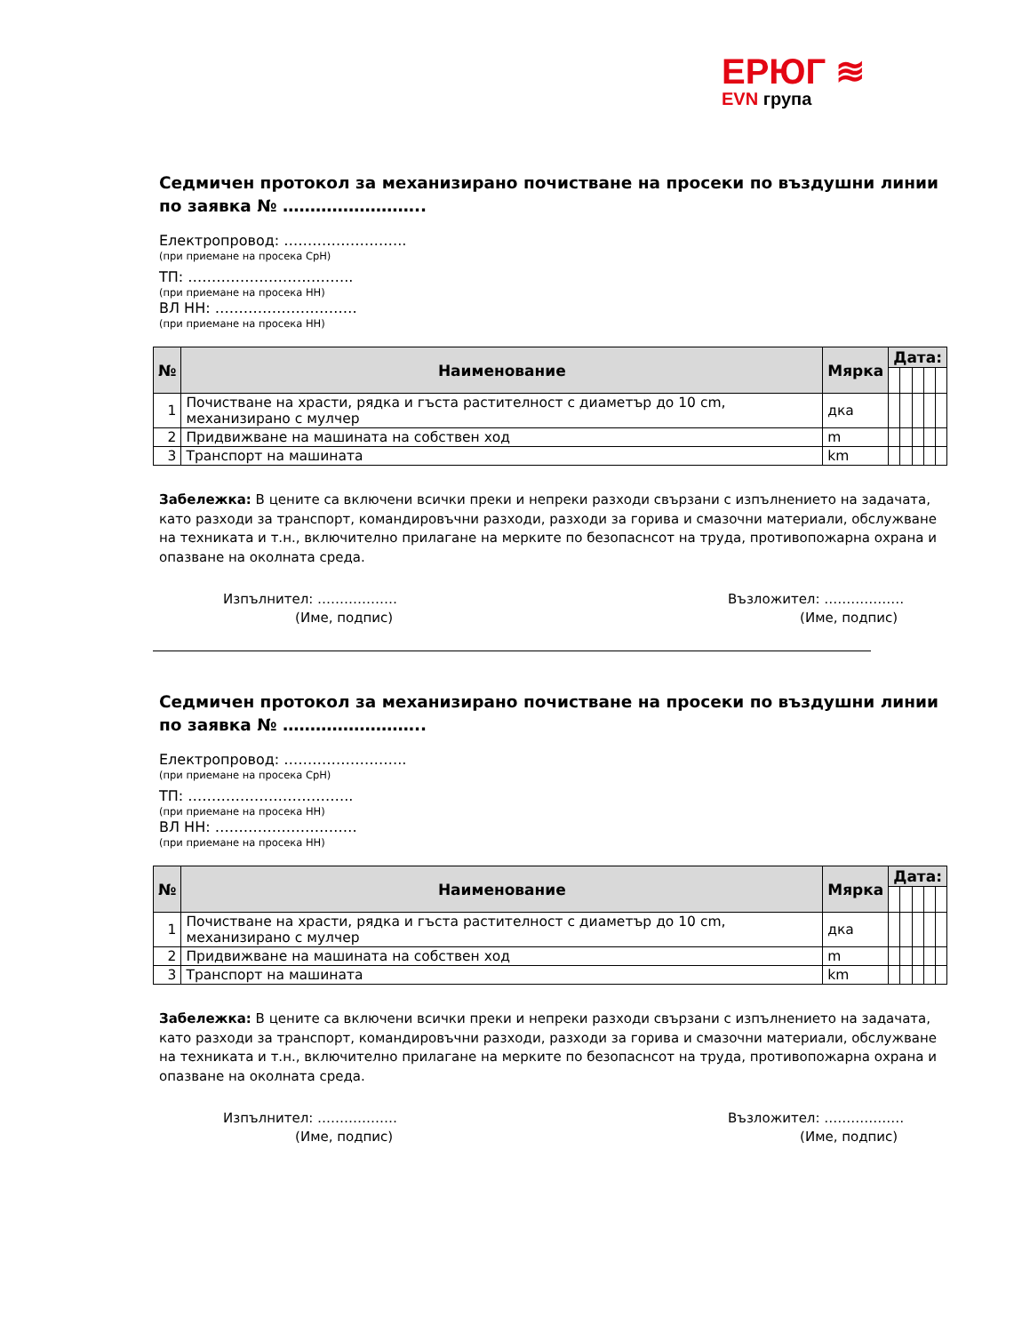ЕРЮГ ≋
EVN група
Седмичен протокол за механизирано почистване на просеки по въздушни линии по заявка № ……………………..
Електропровод: ……………………..
(при приемане на просека СрН)
ТП: ……………………………..
(при приемане на просека НН)
ВЛ НН: …………………………
(при приемане на просека НН)
| № | Наименование | Мярка | Дата: | | | | |
| --- | --- | --- | --- | --- | --- | --- | --- |
| 1 | Почистване на храсти, рядка и гъста растителност с диаметър до 10 cm, механизирано с мулчер | дка | | | | | |
| 2 | Придвижване на машината на собствен ход | m | | | | | |
| 3 | Транспорт на машината | km | | | | | |
Забележка: В цените са включени всички преки и непреки разходи свързани с изпълнението на задачата, като разходи за транспорт, командировъчни разходи, разходи за горива и смазочни материали, обслужване на техниката и т.н., включително прилагане на мерките по безопаснсот на труда, противопожарна охрана и опазване на околната среда.
Изпълнител: ………………
(Име, подпис)
Възложител: ………………
(Име, подпис)
Седмичен протокол за механизирано почистване на просеки по въздушни линии по заявка № ……………………..
Електропровод: ……………………..
(при приемане на просека СрН)
ТП: ……………………………..
(при приемане на просека НН)
ВЛ НН: …………………………
(при приемане на просека НН)
| № | Наименование | Мярка | Дата: | | | | |
| --- | --- | --- | --- | --- | --- | --- | --- |
| 1 | Почистване на храсти, рядка и гъста растителност с диаметър до 10 cm, механизирано с мулчер | дка | | | | | |
| 2 | Придвижване на машината на собствен ход | m | | | | | |
| 3 | Транспорт на машината | km | | | | | |
Забележка: В цените са включени всички преки и непреки разходи свързани с изпълнението на задачата, като разходи за транспорт, командировъчни разходи, разходи за горива и смазочни материали, обслужване на техниката и т.н., включително прилагане на мерките по безопаснсот на труда, противопожарна охрана и опазване на околната среда.
Изпълнител: ………………
(Име, подпис)
Възложител: ………………
(Име, подпис)